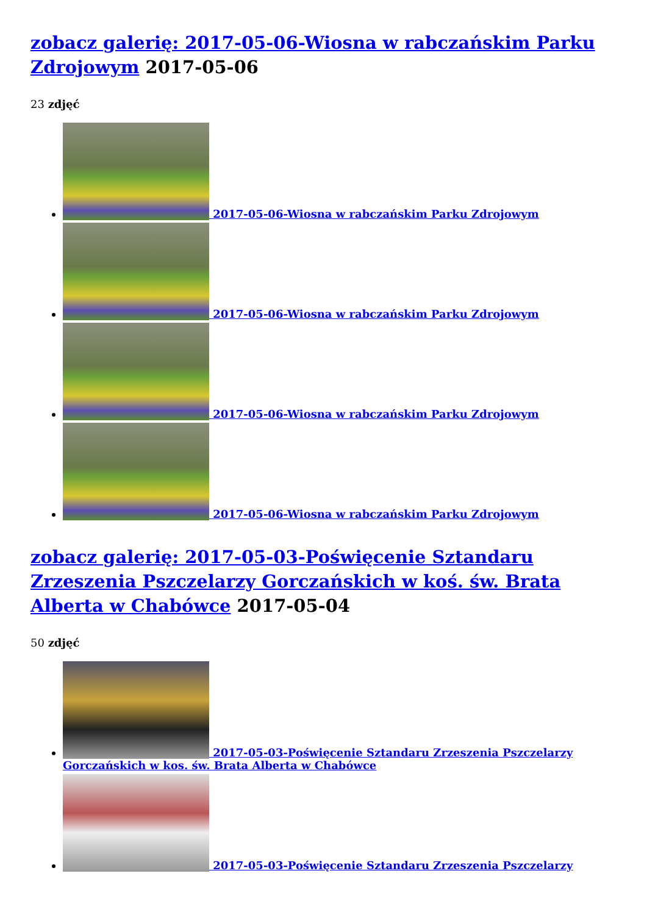zobacz galerię: 2017-05-06-Wiosna w rabczańskim Parku Zdrojowym 2017-05-06
23 zdjęć
2017-05-06-Wiosna w rabczańskim Parku Zdrojowym
2017-05-06-Wiosna w rabczańskim Parku Zdrojowym
2017-05-06-Wiosna w rabczańskim Parku Zdrojowym
2017-05-06-Wiosna w rabczańskim Parku Zdrojowym
zobacz galerię: 2017-05-03-Poświęcenie Sztandaru Zrzeszenia Pszczelarzy Gorczańskich w koś. św. Brata Alberta w Chabówce 2017-05-04
50 zdjęć
2017-05-03-Poświęcenie Sztandaru Zrzeszenia Pszczelarzy Gorczańskich w kos. św. Brata Alberta w Chabówce
2017-05-03-Poświęcenie Sztandaru Zrzeszenia Pszczelarzy